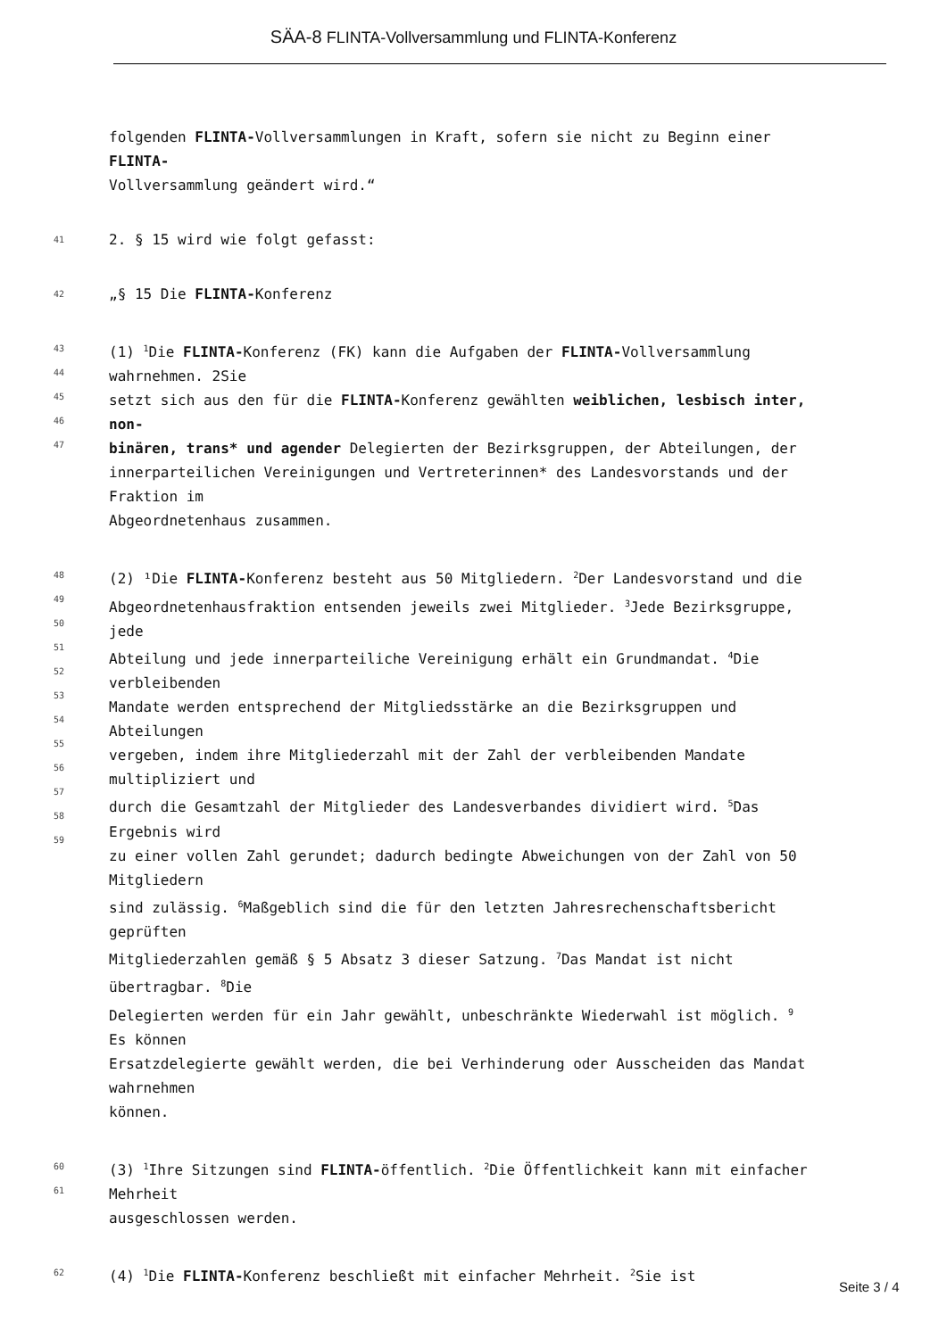SÄA-8 FLINTA-Vollversammlung und FLINTA-Konferenz
folgenden FLINTA-Vollversammlungen in Kraft, sofern sie nicht zu Beginn einer
FLINTA-
Vollversammlung geändert wird.“
41
2. § 15 wird wie folgt gefasst:
42
„§ 15 Die FLINTA-Konferenz
43
44
45
46
47
(1) <sup>1</sup>Die FLINTA-Konferenz (FK) kann die Aufgaben der FLINTA-Vollversammlung
wahrnehmen. 2Sie
setzt sich aus den für die FLINTA-Konferenz gewählten weiblichen, lesbisch inter,
non-
binären, trans* und agender Delegierten der Bezirksgruppen, der Abteilungen, der
innerparteilichen Vereinigungen und Vertreterinnen* des Landesvorstands und der
Fraktion im
Abgeordnetenhaus zusammen.
48
49
50
51
52
53
54
55
56
57
58
59
(2) ¹Die FLINTA-Konferenz besteht aus 50 Mitgliedern. <sup>2</sup>Der Landesvorstand und die
Abgeordnetenhausfraktion entsenden jeweils zwei Mitglieder. <sup>3</sup>Jede Bezirksgruppe,
jede
Abteilung und jede innerparteiliche Vereinigung erhält ein Grundmandat. <sup>4</sup>Die
verbleibenden
Mandate werden entsprechend der Mitgliedsstärke an die Bezirksgruppen und
Abteilungen
vergeben, indem ihre Mitgliederzahl mit der Zahl der verbleibenden Mandate
multipliziert und
durch die Gesamtzahl der Mitglieder des Landesverbandes dividiert wird. <sup>5</sup>Das
Ergebnis wird
zu einer vollen Zahl gerundet; dadurch bedingte Abweichungen von der Zahl von 50
Mitgliedern
sind zulässig. <sup>6</sup>Maßgeblich sind die für den letzten Jahresrechenschaftsbericht
geprüften
Mitgliederzahlen gemäß § 5 Absatz 3 dieser Satzung. <sup>7</sup>Das Mandat ist nicht
übertragbar. <sup>8</sup>Die
Delegierten werden für ein Jahr gewählt, unbeschränkte Wiederwahl ist möglich. <sup>9</sup>
Es können
Ersatzdelegierte gewählt werden, die bei Verhinderung oder Ausscheiden das Mandat
wahrnehmen
können.
60
61
(3) <sup>1</sup>Ihre Sitzungen sind FLINTA-öffentlich. <sup>2</sup>Die Öffentlichkeit kann mit einfacher
Mehrheit
ausgeschlossen werden.
62
(4) <sup>1</sup>Die FLINTA-Konferenz beschließt mit einfacher Mehrheit. <sup>2</sup>Sie ist
Seite 3 / 4